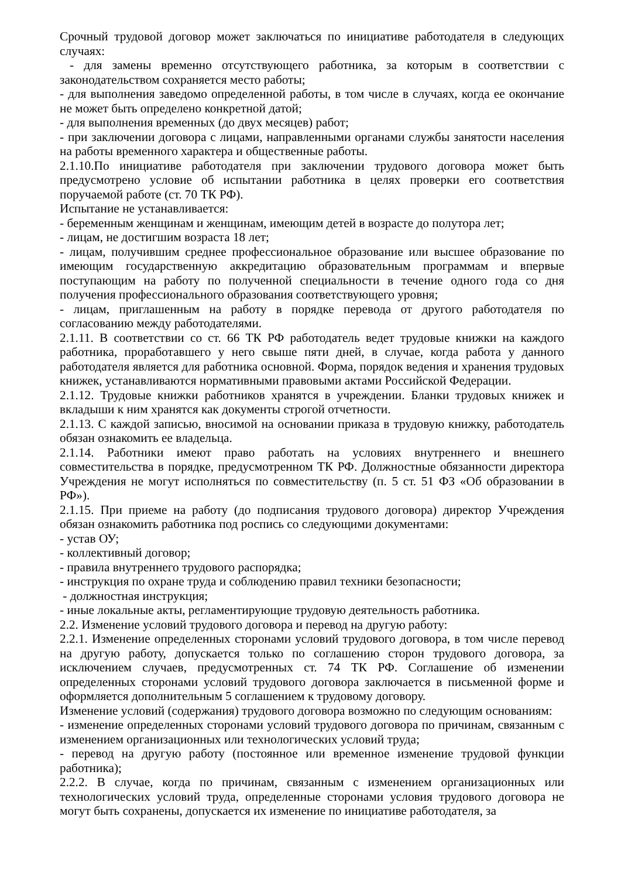Срочный трудовой договор может заключаться по инициативе работодателя в следующих случаях:
- для замены временно отсутствующего работника, за которым в соответствии с законодательством сохраняется место работы;
- для выполнения заведомо определенной работы, в том числе в случаях, когда ее окончание не может быть определено конкретной датой;
- для выполнения временных (до двух месяцев) работ;
- при заключении договора с лицами, направленными органами службы занятости населения на работы временного характера и общественные работы.
2.1.10.По инициативе работодателя при заключении трудового договора может быть предусмотрено условие об испытании работника в целях проверки его соответствия поручаемой работе (ст. 70 ТК РФ).
Испытание не устанавливается:
- беременным женщинам и женщинам, имеющим детей в возрасте до полутора лет;
- лицам, не достигшим возраста 18 лет;
- лицам, получившим среднее профессиональное образование или высшее образование по имеющим государственную аккредитацию образовательным программам и впервые поступающим на работу по полученной специальности в течение одного года со дня получения профессионального образования соответствующего уровня;
- лицам, приглашенным на работу в порядке перевода от другого работодателя по согласованию между работодателями.
2.1.11. В соответствии со ст. 66 ТК РФ работодатель ведет трудовые книжки на каждого работника, проработавшего у него свыше пяти дней, в случае, когда работа у данного работодателя является для работника основной. Форма, порядок ведения и хранения трудовых книжек, устанавливаются нормативными правовыми актами Российской Федерации.
2.1.12. Трудовые книжки работников хранятся в учреждении. Бланки трудовых книжек и вкладыши к ним хранятся как документы строгой отчетности.
2.1.13. С каждой записью, вносимой на основании приказа в трудовую книжку, работодатель обязан ознакомить ее владельца.
2.1.14. Работники имеют право работать на условиях внутреннего и внешнего совместительства в порядке, предусмотренном ТК РФ. Должностные обязанности директора Учреждения не могут исполняться по совместительству (п. 5 ст. 51 ФЗ «Об образовании в РФ»).
2.1.15. При приеме на работу (до подписания трудового договора) директор Учреждения обязан ознакомить работника под роспись со следующими документами:
- устав ОУ;
- коллективный договор;
- правила внутреннего трудового распорядка;
- инструкция по охране труда и соблюдению правил техники безопасности;
- должностная инструкция;
- иные локальные акты, регламентирующие трудовую деятельность работника.
2.2. Изменение условий трудового договора и перевод на другую работу:
2.2.1. Изменение определенных сторонами условий трудового договора, в том числе перевод на другую работу, допускается только по соглашению сторон трудового договора, за исключением случаев, предусмотренных ст. 74 ТК РФ. Соглашение об изменении определенных сторонами условий трудового договора заключается в письменной форме и оформляется дополнительным 5 соглашением к трудовому договору.
Изменение условий (содержания) трудового договора возможно по следующим основаниям:
- изменение определенных сторонами условий трудового договора по причинам, связанным с изменением организационных или технологических условий труда;
- перевод на другую работу (постоянное или временное изменение трудовой функции работника);
2.2.2. В случае, когда по причинам, связанным с изменением организационных или технологических условий труда, определенные сторонами условия трудового договора не могут быть сохранены, допускается их изменение по инициативе работодателя, за